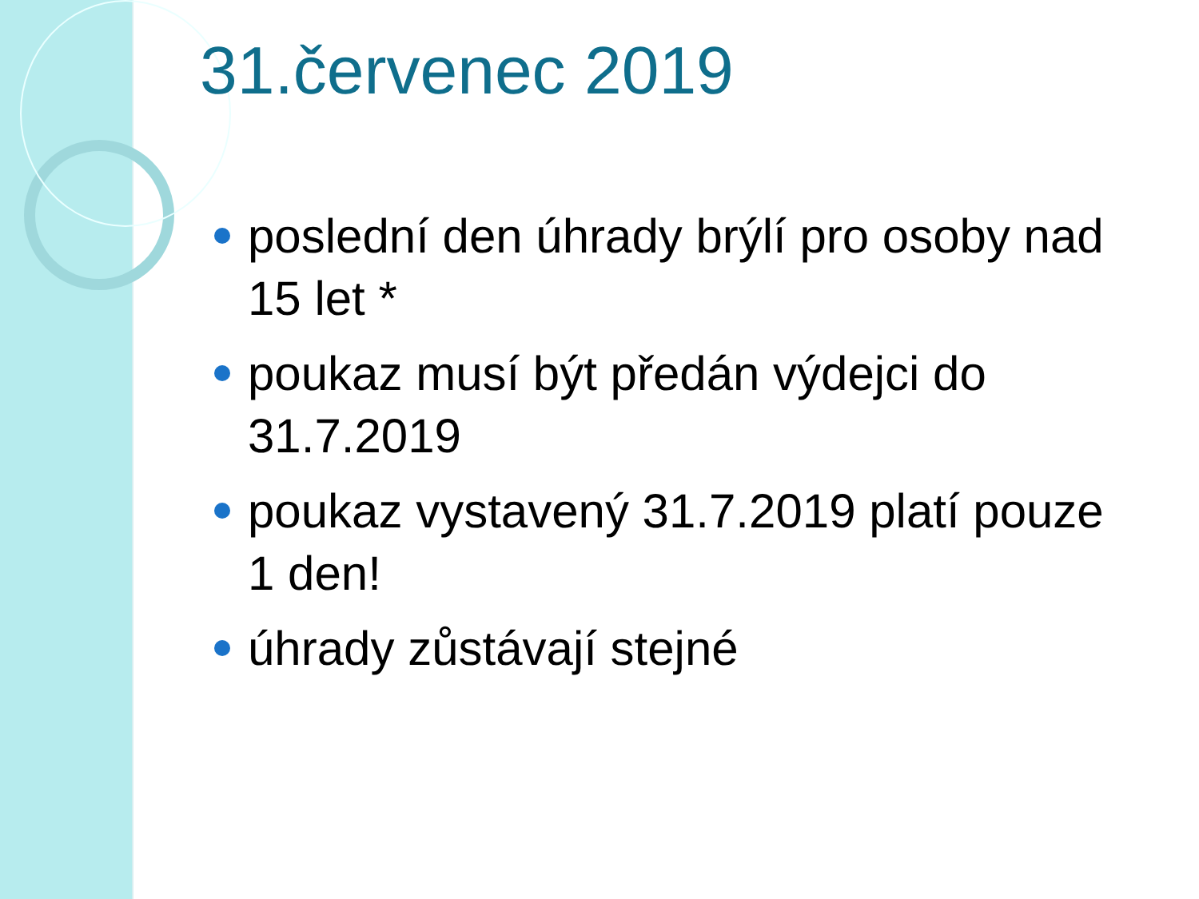31.červenec 2019
poslední den úhrady brýlí pro osoby nad 15 let *
poukaz musí být předán výdejci do 31.7.2019
poukaz vystavený 31.7.2019 platí pouze 1 den!
úhrady zůstávají stejné